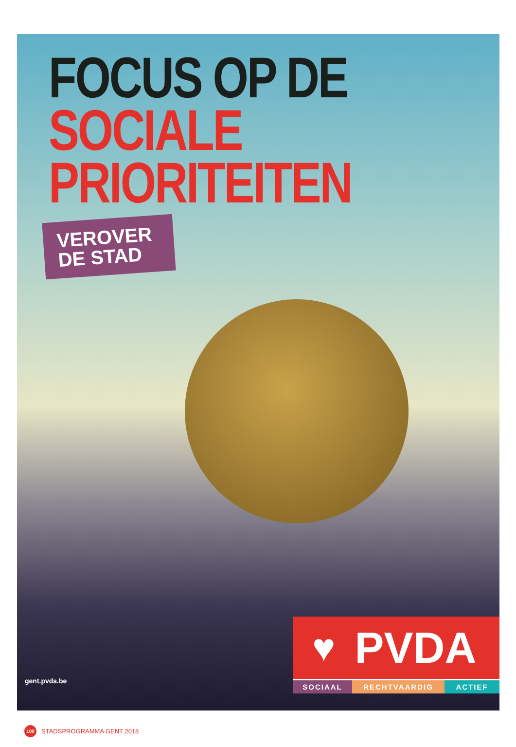FOCUS OP DE
SOCIALE PRIORITEITEN
VEROVER DE STAD
gent.pvda.be
♥ PVDA
SOCIAAL RECHTVAARDIG ACTIEF
100 STADSPROGRAMMA GENT 2018